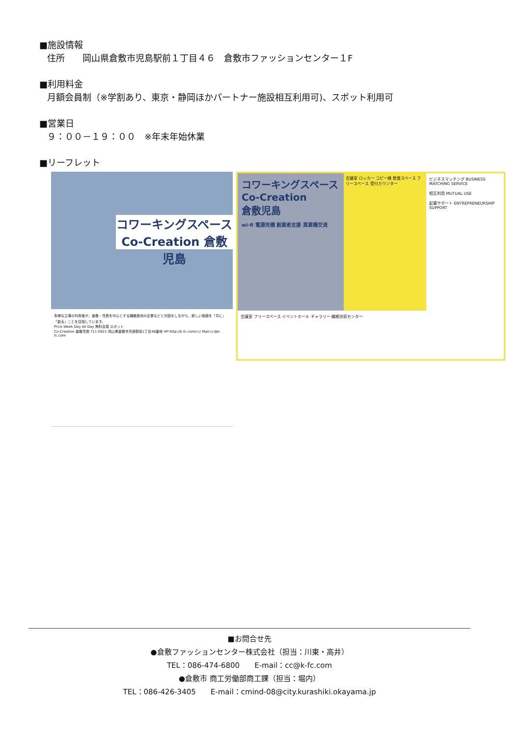■施設情報
住所　　岡山県倉敷市児島駅前１丁目４６　倉敷市ファッションセンター１F
■利用料金
月額会員制（※学割あり、東京・静岡ほかパートナー施設相互利用可)、スポット利用可
■営業日
９：００－１９：００　※年末年始休業
■リーフレット
コワーキングスペース
Co-Creation 倉敷児島
多様な立場の利用者が、倉敷・児島を中心とする繊維産地の企業などと対話をしながら、新しい価値を「共に」「創る」ことを目指しています。
Price Week Day All Day 無料会員 スポット
Co-Creation 倉敷児島 711-0921 岡山県倉敷市児島駅前1丁目46番地 HP:http://k-fc.com/cc/ Mail:cc@k-fc.com
コワーキングスペース
Co-Creation
倉敷児島
wi-fi 電源完備 創業者支援 異業種交流
会議室 ロッカー コピー機 飲食スペース フリースペース 受付カウンター
ビジネスマッチング BUSINESS MATCHING SERVICE
相互利用 MUTUAL USE
起業サポート ENTREPRENEURSHIP SUPPORT
会議室 フリースペース イベントホール ギャラリー 繊維技術センター
■お問合せ先
●倉敷ファッションセンター株式会社（担当：川東・高井）
TEL：086-474-6800　　E-mail：cc@k-fc.com
●倉敷市 商工労働部商工課（担当：堀内）
TEL：086-426-3405　　E-mail：cmind-08@city.kurashiki.okayama.jp